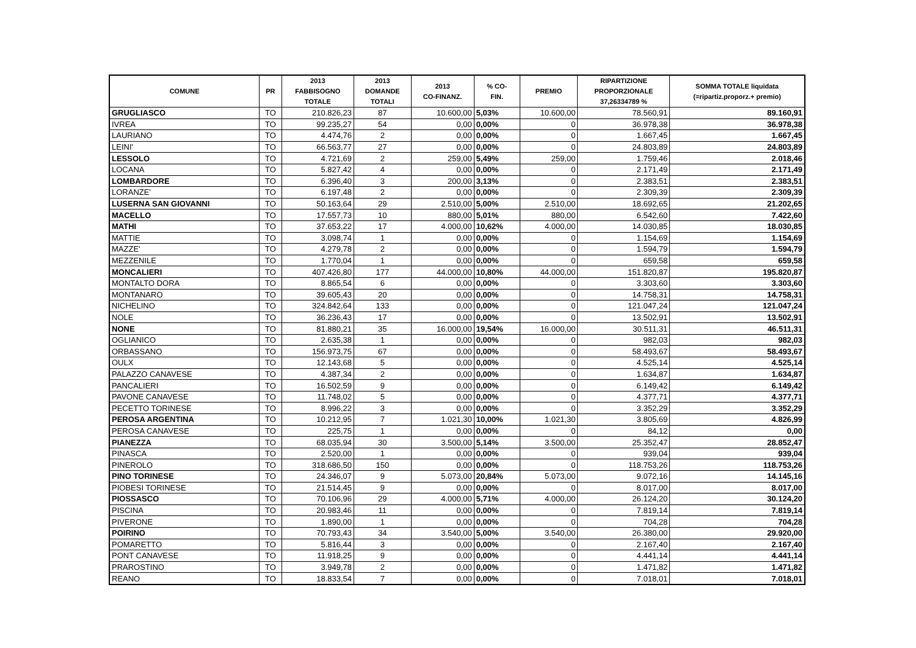| COMUNE | PR | 2013 FABBISOGNO TOTALE | 2013 DOMANDE TOTALI | 2013 CO-FINANZ. | % CO- FIN. | PREMIO | RIPARTIZIONE PROPORZIONALE 37,26334789 % | SOMMA TOTALE liquidata (=ripartiz.proporz.+ premio) |
| --- | --- | --- | --- | --- | --- | --- | --- | --- |
| GRUGLIASCO | TO | 210.826,23 | 87 | 10.600,00 | 5,03% | 10.600,00 | 78.560,91 | 89.160,91 |
| IVREA | TO | 99.235,27 | 54 | 0,00 | 0,00% | 0 | 36.978,38 | 36.978,38 |
| LAURIANO | TO | 4.474,76 | 2 | 0,00 | 0,00% | 0 | 1.667,45 | 1.667,45 |
| LEINI' | TO | 66.563,77 | 27 | 0,00 | 0,00% | 0 | 24.803,89 | 24.803,89 |
| LESSOLO | TO | 4.721,69 | 2 | 259,00 | 5,49% | 259,00 | 1.759,46 | 2.018,46 |
| LOCANA | TO | 5.827,42 | 4 | 0,00 | 0,00% | 0 | 2.171,49 | 2.171,49 |
| LOMBARDORE | TO | 6.396,40 | 3 | 200,00 | 3,13% | 0 | 2.383,51 | 2.383,51 |
| LORANZE' | TO | 6.197,48 | 2 | 0,00 | 0,00% | 0 | 2.309,39 | 2.309,39 |
| LUSERNA SAN GIOVANNI | TO | 50.163,64 | 29 | 2.510,00 | 5,00% | 2.510,00 | 18.692,65 | 21.202,65 |
| MACELLO | TO | 17.557,73 | 10 | 880,00 | 5,01% | 880,00 | 6.542,60 | 7.422,60 |
| MATHI | TO | 37.653,22 | 17 | 4.000,00 | 10,62% | 4.000,00 | 14.030,85 | 18.030,85 |
| MATTIE | TO | 3.098,74 | 1 | 0,00 | 0,00% | 0 | 1.154,69 | 1.154,69 |
| MAZZE' | TO | 4.279,78 | 2 | 0,00 | 0,00% | 0 | 1.594,79 | 1.594,79 |
| MEZZENILE | TO | 1.770,04 | 1 | 0,00 | 0,00% | 0 | 659,58 | 659,58 |
| MONCALIERI | TO | 407.426,80 | 177 | 44.000,00 | 10,80% | 44.000,00 | 151.820,87 | 195.820,87 |
| MONTALTO DORA | TO | 8.865,54 | 6 | 0,00 | 0,00% | 0 | 3.303,60 | 3.303,60 |
| MONTANARO | TO | 39.605,43 | 20 | 0,00 | 0,00% | 0 | 14.758,31 | 14.758,31 |
| NICHELINO | TO | 324.842,64 | 133 | 0,00 | 0,00% | 0 | 121.047,24 | 121.047,24 |
| NOLE | TO | 36.236,43 | 17 | 0,00 | 0,00% | 0 | 13.502,91 | 13.502,91 |
| NONE | TO | 81.880,21 | 35 | 16.000,00 | 19,54% | 16.000,00 | 30.511,31 | 46.511,31 |
| OGLIANICO | TO | 2.635,38 | 1 | 0,00 | 0,00% | 0 | 982,03 | 982,03 |
| ORBASSANO | TO | 156.973,75 | 67 | 0,00 | 0,00% | 0 | 58.493,67 | 58.493,67 |
| OULX | TO | 12.143,68 | 5 | 0,00 | 0,00% | 0 | 4.525,14 | 4.525,14 |
| PALAZZO CANAVESE | TO | 4.387,34 | 2 | 0,00 | 0,00% | 0 | 1.634,87 | 1.634,87 |
| PANCALIERI | TO | 16.502,59 | 9 | 0,00 | 0,00% | 0 | 6.149,42 | 6.149,42 |
| PAVONE CANAVESE | TO | 11.748,02 | 5 | 0,00 | 0,00% | 0 | 4.377,71 | 4.377,71 |
| PECETTO TORINESE | TO | 8.996,22 | 3 | 0,00 | 0,00% | 0 | 3.352,29 | 3.352,29 |
| PEROSA ARGENTINA | TO | 10.212,95 | 7 | 1.021,30 | 10,00% | 1.021,30 | 3.805,69 | 4.826,99 |
| PEROSA CANAVESE | TO | 225,75 | 1 | 0,00 | 0,00% | 0 | 84,12 | 0,00 |
| PIANEZZA | TO | 68.035,94 | 30 | 3.500,00 | 5,14% | 3.500,00 | 25.352,47 | 28.852,47 |
| PINASCA | TO | 2.520,00 | 1 | 0,00 | 0,00% | 0 | 939,04 | 939,04 |
| PINEROLO | TO | 318.686,50 | 150 | 0,00 | 0,00% | 0 | 118.753,26 | 118.753,26 |
| PINO TORINESE | TO | 24.346,07 | 9 | 5.073,00 | 20,84% | 5.073,00 | 9.072,16 | 14.145,16 |
| PIOBESI TORINESE | TO | 21.514,45 | 9 | 0,00 | 0,00% | 0 | 8.017,00 | 8.017,00 |
| PIOSSASCO | TO | 70.106,96 | 29 | 4.000,00 | 5,71% | 4.000,00 | 26.124,20 | 30.124,20 |
| PISCINA | TO | 20.983,46 | 11 | 0,00 | 0,00% | 0 | 7.819,14 | 7.819,14 |
| PIVERONE | TO | 1.890,00 | 1 | 0,00 | 0,00% | 0 | 704,28 | 704,28 |
| POIRINO | TO | 70.793,43 | 34 | 3.540,00 | 5,00% | 3.540,00 | 26.380,00 | 29.920,00 |
| POMARETTO | TO | 5.816,44 | 3 | 0,00 | 0,00% | 0 | 2.167,40 | 2.167,40 |
| PONT CANAVESE | TO | 11.918,25 | 9 | 0,00 | 0,00% | 0 | 4.441,14 | 4.441,14 |
| PRAROSTINO | TO | 3.949,78 | 2 | 0,00 | 0,00% | 0 | 1.471,82 | 1.471,82 |
| REANO | TO | 18.833,54 | 7 | 0,00 | 0,00% | 0 | 7.018,01 | 7.018,01 |